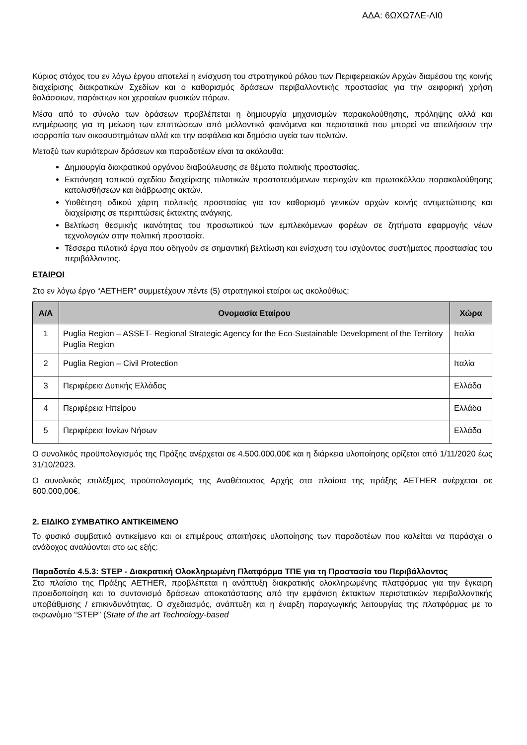ΑΔΑ: 6ΩΧΩ7ΛΕ-ΛΙ0
Κύριος στόχος του εν λόγω έργου αποτελεί η ενίσχυση του στρατηγικού ρόλου των Περιφερειακών Αρχών διαμέσου της κοινής διαχείρισης διακρατικών Σχεδίων και ο καθορισμός δράσεων περιβαλλοντικής προστασίας για την αειφορική χρήση θαλάσσιων, παράκτιων και χερσαίων φυσικών πόρων.
Μέσα από το σύνολο των δράσεων προβλέπεται η δημιουργία μηχανισμών παρακολούθησης, πρόληψης αλλά και ενημέρωσης για τη μείωση των επιπτώσεων από μελλοντικά φαινόμενα και περιστατικά που μπορεί να απειλήσουν την ισορροπία των οικοσυστημάτων αλλά και την ασφάλεια και δημόσια υγεία των πολιτών.
Μεταξύ των κυριότερων δράσεων και παραδοτέων είναι τα ακόλουθα:
Δημιουργία διακρατικού οργάνου διαβούλευσης σε θέματα πολιτικής προστασίας.
Εκπόνηση τοπικού σχεδίου διαχείρισης πιλοτικών προστατευόμενων περιοχών και πρωτοκόλλου παρακολούθησης κατολισθήσεων και διάβρωσης ακτών.
Υιοθέτηση οδικού χάρτη πολιτικής προστασίας για τον καθορισμό γενικών αρχών κοινής αντιμετώπισης και διαχείρισης σε περιπτώσεις έκτακτης ανάγκης.
Βελτίωση θεσμικής ικανότητας του προσωπικού των εμπλεκόμενων φορέων σε ζητήματα εφαρμογής νέων τεχνολογιών στην πολιτική προστασία.
Τέσσερα πιλοτικά έργα που οδηγούν σε σημαντική βελτίωση και ενίσχυση του ισχύοντος συστήματος προστασίας του περιβάλλοντος.
ΕΤΑΙΡΟΙ
Στο εν λόγω έργο “AETHER” συμμετέχουν πέντε (5) στρατηγικοί εταίροι ως ακολούθως:
| Α/Α | Ονομασία Εταίρου | Χώρα |
| --- | --- | --- |
| 1 | Puglia Region – ASSET- Regional Strategic Agency for the Eco-Sustainable Development of the Territory Puglia Region | Ιταλία |
| 2 | Puglia Region – Civil Protection | Ιταλία |
| 3 | Περιφέρεια Δυτικής Ελλάδας | Ελλάδα |
| 4 | Περιφέρεια Ηπείρου | Ελλάδα |
| 5 | Περιφέρεια Ιονίων Νήσων | Ελλάδα |
Ο συνολικός προϋπολογισμός της Πράξης ανέρχεται σε 4.500.000,00€ και η διάρκεια υλοποίησης ορίζεται από 1/11/2020 έως 31/10/2023.
Ο συνολικός επιλέξιμος προϋπολογισμός της Αναθέτουσας Αρχής στα πλαίσια της πράξης AETHER ανέρχεται σε 600.000,00€.
2. ΕΙΔΙΚΟ ΣΥΜΒΑΤΙΚΟ ΑΝΤΙΚΕΙΜΕΝΟ
Το φυσικό συμβατικό αντικείμενο και οι επιμέρους απαιτήσεις υλοποίησης των παραδοτέων που καλείται να παράσχει ο ανάδοχος αναλύονται στο ως εξής:
Παραδοτέο 4.5.3: STEP - Διακρατική Ολοκληρωμένη Πλατφόρμα ΤΠΕ για τη Προστασία του Περιβάλλοντος
Στο πλαίσιο της Πράξης AETHER, προβλέπεται η ανάπτυξη διακρατικής ολοκληρωμένης πλατφόρμας για την έγκαιρη προειδοποίηση και το συντονισμό δράσεων αποκατάστασης από την εμφάνιση έκτακτων περιστατικών περιβαλλοντικής υποβάθμισης / επικινδυνότητας. Ο σχεδιασμός, ανάπτυξη και η έναρξη παραγωγικής λειτουργίας της πλατφόρμας με το ακρωνύμιο “STEP” (State of the art Technology-based